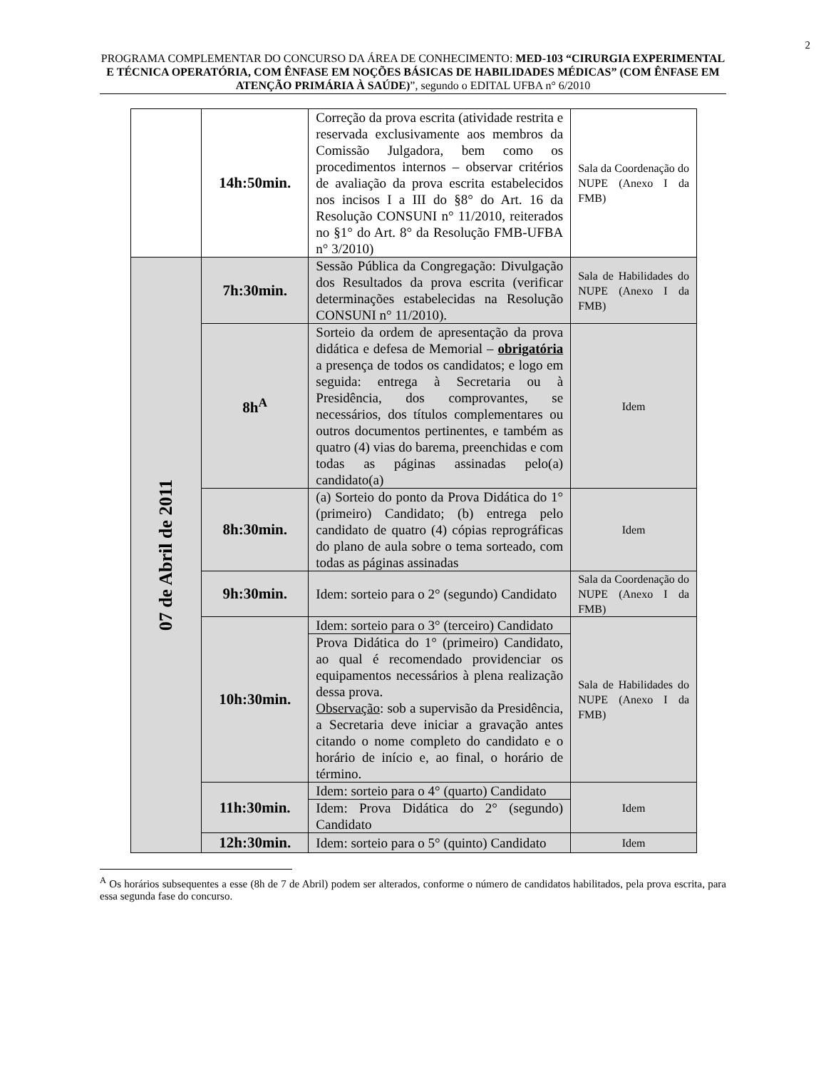2
PROGRAMA COMPLEMENTAR DO CONCURSO DA ÁREA DE CONHECIMENTO: MED-103 “CIRURGIA EXPERIMENTAL E TÉCNICA OPERATÓRIA, COM ÊNFASE EM NOÇÕES BÁSICAS DE HABILIDADES MÉDICAS” (COM ÊNFASE EM ATENÇÃO PRIMÁRIA À SAÚDE)”, segundo o EDITAL UFBA n° 6/2010
| | 14h:50min. | Correção da prova escrita (atividade restrita e reservada exclusivamente aos membros da Comissão Julgadora, bem como os procedimentos internos – observar critérios de avaliação da prova escrita estabelecidos nos incisos I a III do §8° do Art. 16 da Resolução CONSUNI n° 11/2010, reiterados no §1° do Art. 8° da Resolução FMB-UFBA n° 3/2010) | Sala da Coordenação do NUPE (Anexo I da FMB) |
| 07 de Abril de 2011 | 7h:30min. | Sessão Pública da Congregação: Divulgação dos Resultados da prova escrita (verificar determinações estabelecidas na Resolução CONSUNI n° 11/2010). | Sala de Habilidades do NUPE (Anexo I da FMB) |
| | 8h<sup>A</sup> | Sorteio da ordem de apresentação da prova didática e defesa de Memorial – obrigatória a presença de todos os candidatos; e logo em seguida: entrega à Secretaria ou à Presidência, dos comprovantes, se necessários, dos títulos complementares ou outros documentos pertinentes, e também as quatro (4) vias do barema, preenchidas e com todas as páginas assinadas pelo(a) candidato(a) | Idem |
| | 8h:30min. | (a) Sorteio do ponto da Prova Didática do 1° (primeiro) Candidato; (b) entrega pelo candidato de quatro (4) cópias reprográficas do plano de aula sobre o tema sorteado, com todas as páginas assinadas | Idem |
| | 9h:30min. | Idem: sorteio para o 2° (segundo) Candidato | Sala da Coordenação do NUPE (Anexo I da FMB) |
| | 10h:30min. | Idem: sorteio para o 3° (terceiro) Candidato | Sala de Habilidades do NUPE (Anexo I da FMB) |
| | | Prova Didática do 1° (primeiro) Candidato, ao qual é recomendado providenciar os equipamentos necessários à plena realização dessa prova. Observação : sob a supervisão da Presidência, a Secretaria deve iniciar a gravação antes citando o nome completo do candidato e o horário de início e, ao final, o horário de término. | |
| | 11h:30min. | Idem: sorteio para o 4° (quarto) Candidato | Idem |
| | | Idem: Prova Didática do 2° (segundo) Candidato | |
| | 12h:30min. | Idem: sorteio para o 5° (quinto) Candidato | Idem |
<sup>A</sup> Os horários subsequentes a esse (8h de 7 de Abril) podem ser alterados, conforme o número de candidatos habilitados, pela prova escrita, para essa segunda fase do concurso.